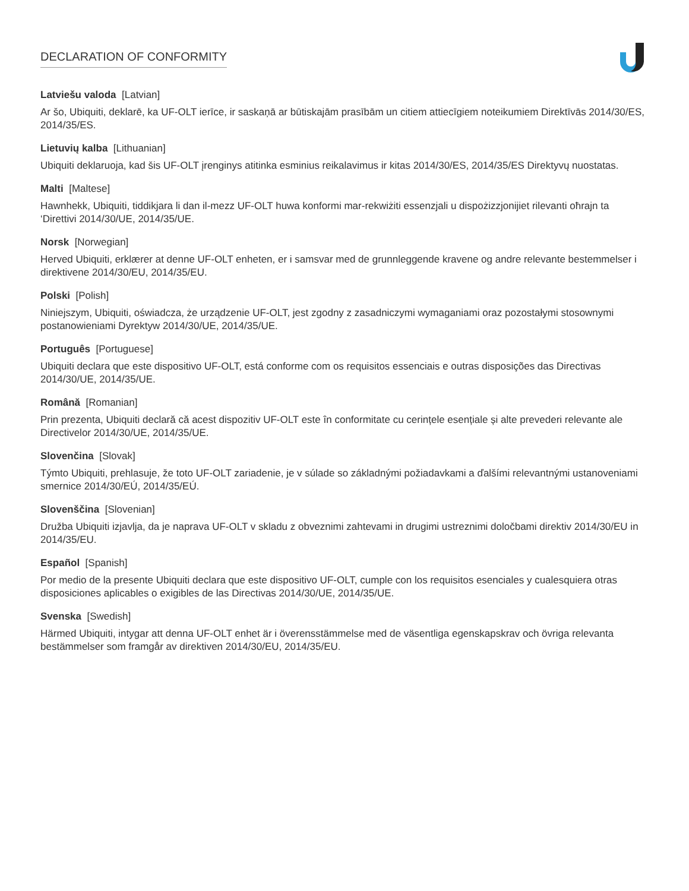DECLARATION OF CONFORMITY
Latviešu valoda [Latvian]
Ar šo, Ubiquiti, deklarē, ka UF-OLT ierīce, ir saskaņā ar būtiskajām prasībām un citiem attiecīgiem noteikumiem Direktīvās 2014/30/ES, 2014/35/ES.
Lietuvių kalba [Lithuanian]
Ubiquiti deklaruoja, kad šis UF-OLT įrenginys atitinka esminius reikalavimus ir kitas 2014/30/ES, 2014/35/ES Direktyvų nuostatas.
Malti [Maltese]
Hawnhekk, Ubiquiti, tiddikjara li dan il-mezz UF-OLT huwa konformi mar-rekwiżiti essenzjali u dispożizzjonijiet rilevanti oħrajn ta ‘Direttivi 2014/30/UE, 2014/35/UE.
Norsk [Norwegian]
Herved Ubiquiti, erklærer at denne UF-OLT enheten, er i samsvar med de grunnleggende kravene og andre relevante bestemmelser i direktivene 2014/30/EU, 2014/35/EU.
Polski [Polish]
Niniejszym, Ubiquiti, oświadcza, że urządzenie UF-OLT, jest zgodny z zasadniczymi wymaganiami oraz pozostałymi stosownymi postanowieniami Dyrektyw 2014/30/UE, 2014/35/UE.
Português [Portuguese]
Ubiquiti declara que este dispositivo UF-OLT, está conforme com os requisitos essenciais e outras disposições das Directivas 2014/30/UE, 2014/35/UE.
Română [Romanian]
Prin prezenta, Ubiquiti declară că acest dispozitiv UF-OLT este în conformitate cu cerințele esențiale și alte prevederi relevante ale Directivelor 2014/30/UE, 2014/35/UE.
Slovenčina [Slovak]
Týmto Ubiquiti, prehlasuje, že toto UF-OLT zariadenie, je v súlade so základnými požiadavkami a ďalšími relevantnými ustanoveniami smernice 2014/30/EÚ, 2014/35/EÚ.
Slovenščina [Slovenian]
Družba Ubiquiti izjavlja, da je naprava UF-OLT v skladu z obveznimi zahtevami in drugimi ustreznimi določbami direktiv 2014/30/EU in 2014/35/EU.
Español [Spanish]
Por medio de la presente Ubiquiti declara que este dispositivo UF-OLT, cumple con los requisitos esenciales y cualesquiera otras disposiciones aplicables o exigibles de las Directivas 2014/30/UE, 2014/35/UE.
Svenska [Swedish]
Härmed Ubiquiti, intygar att denna UF-OLT enhet är i överensstämmelse med de väsentliga egenskapskrav och övriga relevanta bestämmelser som framgår av direktiven 2014/30/EU, 2014/35/EU.